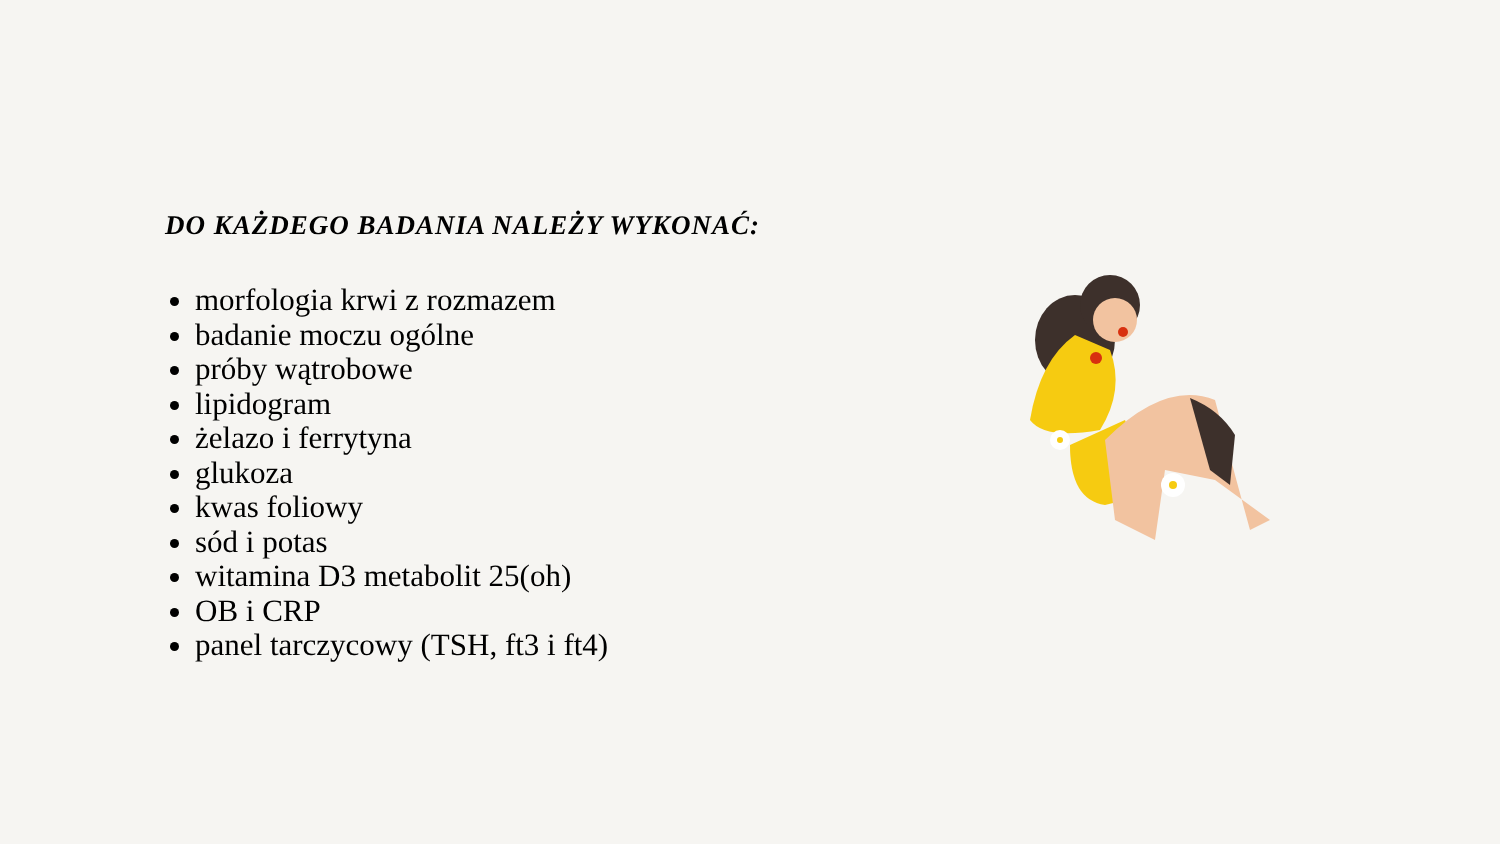DO KAŻDEGO BADANIA NALEŻY WYKONAĆ:
morfologia krwi z rozmazem
badanie moczu ogólne
próby wątrobowe
lipidogram
żelazo i ferrytyna
glukoza
kwas foliowy
sód i potas
witamina D3 metabolit 25(oh)
OB i CRP
panel tarczycowy (TSH, ft3 i ft4)